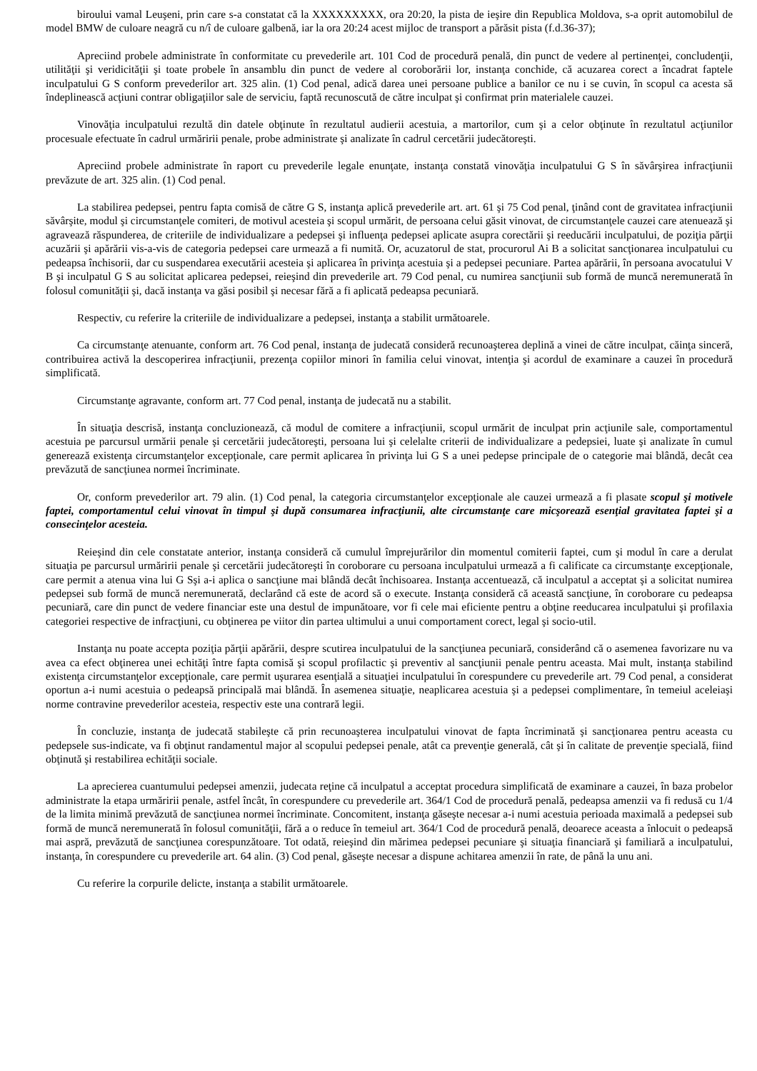biroului vamal Leuşeni, prin care s-a constatat că la XXXXXXXXX, ora 20:20, la pista de ieşire din Republica Moldova, s-a oprit automobilul de model BMW de culoare neagră cu n/î de culoare galbenă, iar la ora 20:24 acest mijloc de transport a părăsit pista (f.d.36-37);
Apreciind probele administrate în conformitate cu prevederile art. 101 Cod de procedură penală, din punct de vedere al pertinenţei, concludenţii, utilităţii şi veridicităţii şi toate probele în ansamblu din punct de vedere al coroborării lor, instanţa conchide, că acuzarea corect a încadrat faptele inculpatului G S conform prevederilor art. 325 alin. (1) Cod penal, adică darea unei persoane publice a banilor ce nu i se cuvin, în scopul ca acesta să îndeplinească acţiuni contrar obligaţiilor sale de serviciu, faptă recunoscută de către inculpat şi confirmat prin materialele cauzei.
Vinovăţia inculpatului rezultă din datele obţinute în rezultatul audierii acestuia, a martorilor, cum şi a celor obţinute în rezultatul acţiunilor procesuale efectuate în cadrul urmăririi penale, probe administrate şi analizate în cadrul cercetării judecătoreşti.
Apreciind probele administrate în raport cu prevederile legale enunţate, instanţa constată vinovăţia inculpatului G S în săvârşirea infracţiunii prevăzute de art. 325 alin. (1) Cod penal.
La stabilirea pedepsei, pentru fapta comisă de către G S, instanţa aplică prevederile art. art. 61 şi 75 Cod penal, ţinând cont de gravitatea infracţiunii săvârşite, modul şi circumstanţele comiteri, de motivul acesteia şi scopul urmărit, de persoana celui găsit vinovat, de circumstanţele cauzei care atenuează şi agravează răspunderea, de criteriile de individualizare a pedepsei şi influenţa pedepsei aplicate asupra corectării şi reeducării inculpatului, de poziţia părţii acuzării şi apărării vis-a-vis de categoria pedepsei care urmează a fi numită. Or, acuzatorul de stat, procurorul Ai B a solicitat sancţionarea inculpatului cu pedeapsa închisorii, dar cu suspendarea executării acesteia şi aplicarea în privinţa acestuia şi a pedepsei pecuniare. Partea apărării, în persoana avocatului V B şi inculpatul G S au solicitat aplicarea pedepsei, reieşind din prevederile art. 79 Cod penal, cu numirea sancţiunii sub formă de muncă neremunerată în folosul comunităţii şi, dacă instanţa va găsi posibil şi necesar fără a fi aplicată pedeapsa pecuniară.
Respectiv, cu referire la criteriile de individualizare a pedepsei, instanţa a stabilit următoarele.
Ca circumstanţe atenuante, conform art. 76 Cod penal, instanţa de judecată consideră recunoaşterea deplină a vinei de către inculpat, căinţa sinceră, contribuirea activă la descoperirea infracţiunii, prezenţa copiilor minori în familia celui vinovat, intenţia şi acordul de examinare a cauzei în procedură simplificată.
Circumstanţe agravante, conform art. 77 Cod penal, instanţa de judecată nu a stabilit.
În situaţia descrisă, instanţa concluzionează, că modul de comitere a infracţiunii, scopul urmărit de inculpat prin acţiunile sale, comportamentul acestuia pe parcursul urmării penale şi cercetării judecătoreşti, persoana lui şi celelalte criterii de individualizare a pedepsiei, luate şi analizate în cumul generează existenţa circumstanţelor excepţionale, care permit aplicarea în privinţa lui G S a unei pedepse principale de o categorie mai blândă, decât cea prevăzută de sancţiunea normei încriminate.
Or, conform prevederilor art. 79 alin. (1) Cod penal, la categoria circumstanţelor excepţionale ale cauzei urmează a fi plasate scopul şi motivele faptei, comportamentul celui vinovat în timpul şi după consumarea infracţiunii, alte circumstanţe care micşorează esenţial gravitatea faptei şi a consecinţelor acesteia.
Reieşind din cele constatate anterior, instanţa consideră că cumulul împrejurărilor din momentul comiterii faptei, cum şi modul în care a derulat situaţia pe parcursul urmăririi penale şi cercetării judecătoreşti în coroborare cu persoana inculpatului urmează a fi calificate ca circumstanţe excepţionale, care permit a atenua vina lui G Sşi a-i aplica o sancţiune mai blândă decât închisoarea. Instanţa accentuează, că inculpatul a acceptat şi a solicitat numirea pedepsei sub formă de muncă neremunerată, declarând că este de acord să o execute. Instanţa consideră că această sancţiune, în coroborare cu pedeapsa pecuniară, care din punct de vedere financiar este una destul de impunătoare, vor fi cele mai eficiente pentru a obţine reeducarea inculpatului şi profilaxia categoriei respective de infracţiuni, cu obţinerea pe viitor din partea ultimului a unui comportament corect, legal şi socio-util.
Instanţa nu poate accepta poziţia părţii apărării, despre scutirea inculpatului de la sancţiunea pecuniară, considerând că o asemenea favorizare nu va avea ca efect obţinerea unei echităţi între fapta comisă şi scopul profilactic şi preventiv al sancţiunii penale pentru aceasta. Mai mult, instanţa stabilind existenţa circumstanţelor excepţionale, care permit uşurarea esenţială a situaţiei inculpatului în corespundere cu prevederile art. 79 Cod penal, a considerat oportun a-i numi acestuia o pedeapsă principală mai blândă. În asemenea situaţie, neaplicarea acestuia şi a pedepsei complimentare, în temeiul aceleiaşi norme contravine prevederilor acesteia, respectiv este una contrară legii.
În concluzie, instanţa de judecată stabileşte că prin recunoaşterea inculpatului vinovat de fapta încriminată şi sancţionarea pentru aceasta cu pedepsele sus-indicate, va fi obţinut randamentul major al scopului pedepsei penale, atât ca prevenţie generală, cât şi în calitate de prevenţie specială, fiind obţinută şi restabilirea echităţii sociale.
La aprecierea cuantumului pedepsei amenzii, judecata reţine că inculpatul a acceptat procedura simplificată de examinare a cauzei, în baza probelor administrate la etapa urmăririi penale, astfel încât, în corespundere cu prevederile art. 364/1 Cod de procedură penală, pedeapsa amenzii va fi redusă cu 1/4 de la limita minimă prevăzută de sancţiunea normei încriminate. Concomitent, instanţa găseşte necesar a-i numi acestuia perioada maximală a pedepsei sub formă de muncă neremunerată în folosul comunităţii, fără a o reduce în temeiul art. 364/1 Cod de procedură penală, deoarece aceasta a înlocuit o pedeapsă mai aspră, prevăzută de sancţiunea corespunzătoare. Tot odată, reieşind din mărimea pedepsei pecuniare şi situaţia financiară şi familiară a inculpatului, instanţa, în corespundere cu prevederile art. 64 alin. (3) Cod penal, găseşte necesar a dispune achitarea amenzii în rate, de până la unu ani.
Cu referire la corpurile delicte, instanţa a stabilit următoarele.